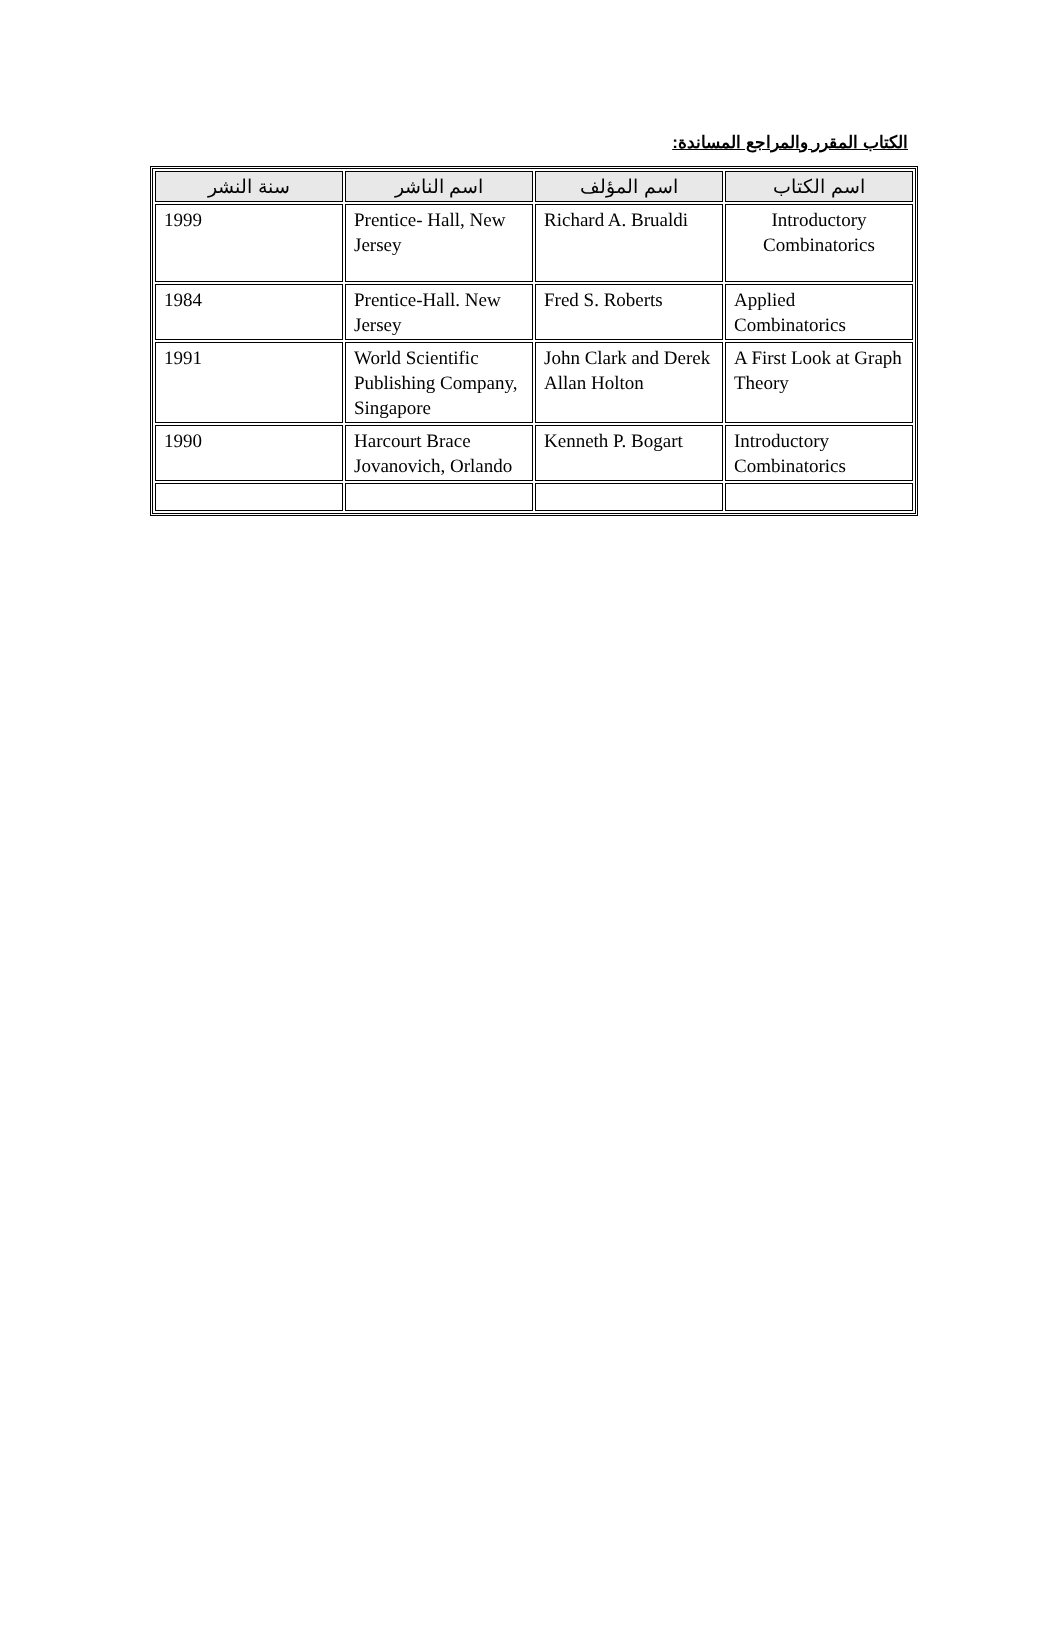الكتاب المقرر والمراجع المساندة:
| اسم الكتاب | اسم المؤلف | اسم الناشر | سنة النشر |
| --- | --- | --- | --- |
| Introductory Combinatorics | Richard A. Brualdi | Prentice- Hall, New Jersey | 1999 |
| Applied Combinatorics | Fred S. Roberts | Prentice-Hall. New Jersey | 1984 |
| A First Look at Graph Theory | John Clark and Derek Allan Holton | World Scientific Publishing Company, Singapore | 1991 |
| Introductory Combinatorics | Kenneth P. Bogart | Harcourt Brace Jovanovich, Orlando | 1990 |